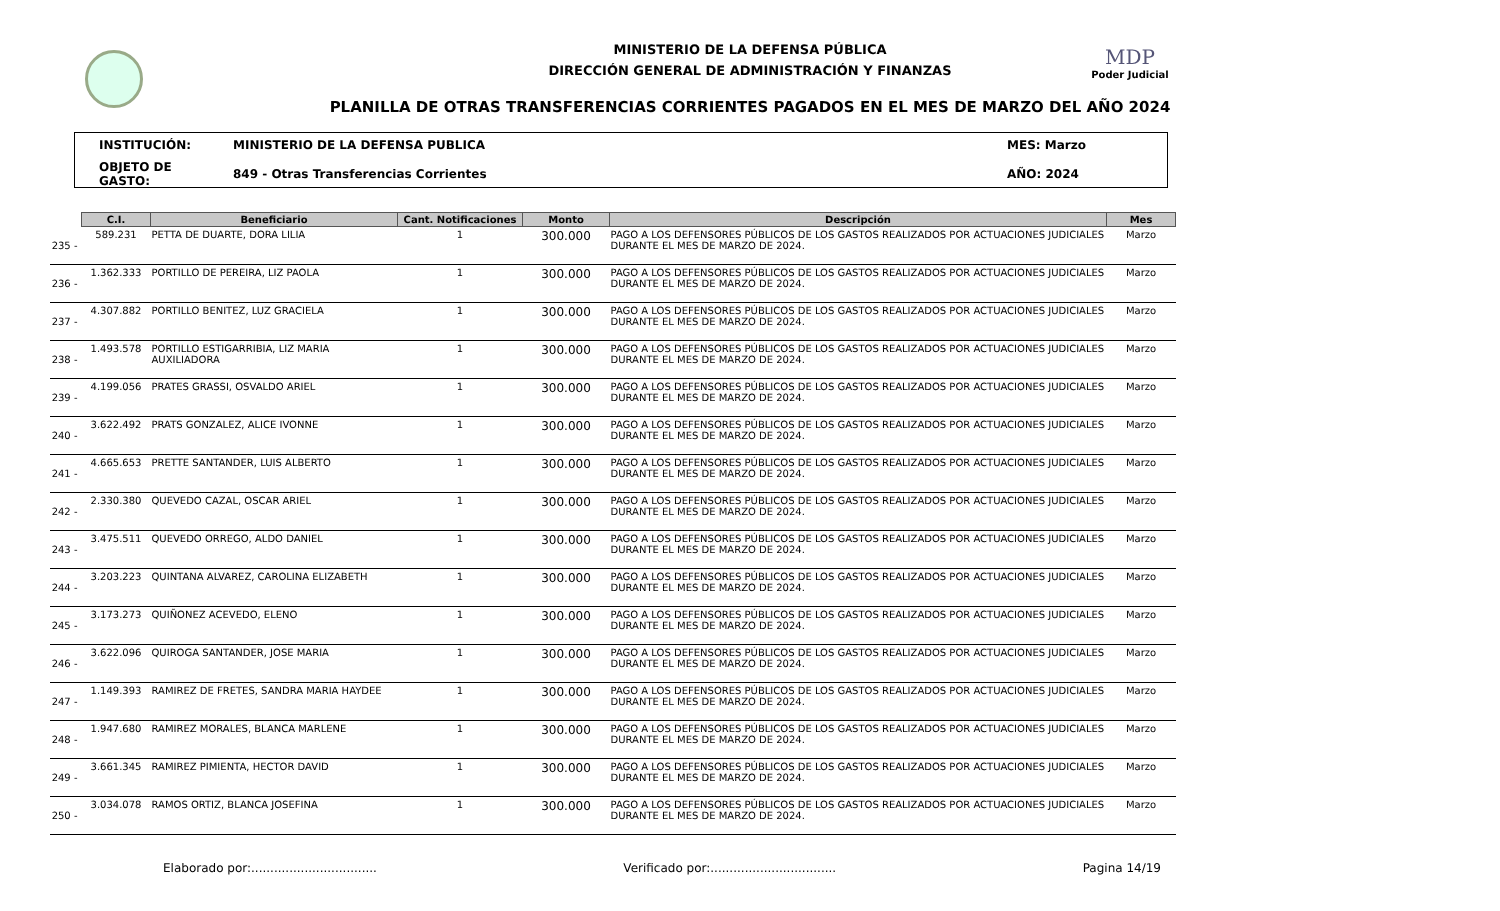MINISTERIO DE LA DEFENSA PÚBLICA
DIRECCIÓN GENERAL DE ADMINISTRACIÓN Y FINANZAS
PLANILLA DE OTRAS TRANSFERENCIAS CORRIENTES PAGADOS EN EL MES DE MARZO DEL AÑO 2024
MDP
Poder Judicial
| INSTITUCIÓN: | MINISTERIO DE LA DEFENSA PUBLICA | MES: Marzo |
| OBJETO DE GASTO: | 849 - Otras Transferencias Corrientes | AÑO: 2024 |
| | C.I. | Beneficiario | Cant. Notificaciones | Monto | Descripción | Mes |
| 235 - | 589.231 | PETTA DE DUARTE, DORA LILIA | 1 | 300.000 | PAGO A LOS DEFENSORES PÚBLICOS DE LOS GASTOS REALIZADOS POR ACTUACIONES JUDICIALES DURANTE EL MES DE MARZO DE 2024. | Marzo |
| 236 - | 1.362.333 | PORTILLO DE PEREIRA, LIZ PAOLA | 1 | 300.000 | PAGO A LOS DEFENSORES PÚBLICOS DE LOS GASTOS REALIZADOS POR ACTUACIONES JUDICIALES DURANTE EL MES DE MARZO DE 2024. | Marzo |
| 237 - | 4.307.882 | PORTILLO BENITEZ, LUZ GRACIELA | 1 | 300.000 | PAGO A LOS DEFENSORES PÚBLICOS DE LOS GASTOS REALIZADOS POR ACTUACIONES JUDICIALES DURANTE EL MES DE MARZO DE 2024. | Marzo |
| 238 - | 1.493.578 | PORTILLO ESTIGARRIBIA, LIZ MARIA AUXILIADORA | 1 | 300.000 | PAGO A LOS DEFENSORES PÚBLICOS DE LOS GASTOS REALIZADOS POR ACTUACIONES JUDICIALES DURANTE EL MES DE MARZO DE 2024. | Marzo |
| 239 - | 4.199.056 | PRATES GRASSI, OSVALDO ARIEL | 1 | 300.000 | PAGO A LOS DEFENSORES PÚBLICOS DE LOS GASTOS REALIZADOS POR ACTUACIONES JUDICIALES DURANTE EL MES DE MARZO DE 2024. | Marzo |
| 240 - | 3.622.492 | PRATS GONZALEZ, ALICE IVONNE | 1 | 300.000 | PAGO A LOS DEFENSORES PÚBLICOS DE LOS GASTOS REALIZADOS POR ACTUACIONES JUDICIALES DURANTE EL MES DE MARZO DE 2024. | Marzo |
| 241 - | 4.665.653 | PRETTE SANTANDER, LUIS ALBERTO | 1 | 300.000 | PAGO A LOS DEFENSORES PÚBLICOS DE LOS GASTOS REALIZADOS POR ACTUACIONES JUDICIALES DURANTE EL MES DE MARZO DE 2024. | Marzo |
| 242 - | 2.330.380 | QUEVEDO CAZAL, OSCAR ARIEL | 1 | 300.000 | PAGO A LOS DEFENSORES PÚBLICOS DE LOS GASTOS REALIZADOS POR ACTUACIONES JUDICIALES DURANTE EL MES DE MARZO DE 2024. | Marzo |
| 243 - | 3.475.511 | QUEVEDO ORREGO, ALDO DANIEL | 1 | 300.000 | PAGO A LOS DEFENSORES PÚBLICOS DE LOS GASTOS REALIZADOS POR ACTUACIONES JUDICIALES DURANTE EL MES DE MARZO DE 2024. | Marzo |
| 244 - | 3.203.223 | QUINTANA ALVAREZ, CAROLINA ELIZABETH | 1 | 300.000 | PAGO A LOS DEFENSORES PÚBLICOS DE LOS GASTOS REALIZADOS POR ACTUACIONES JUDICIALES DURANTE EL MES DE MARZO DE 2024. | Marzo |
| 245 - | 3.173.273 | QUIÑONEZ ACEVEDO, ELENO | 1 | 300.000 | PAGO A LOS DEFENSORES PÚBLICOS DE LOS GASTOS REALIZADOS POR ACTUACIONES JUDICIALES DURANTE EL MES DE MARZO DE 2024. | Marzo |
| 246 - | 3.622.096 | QUIROGA SANTANDER, JOSE MARIA | 1 | 300.000 | PAGO A LOS DEFENSORES PÚBLICOS DE LOS GASTOS REALIZADOS POR ACTUACIONES JUDICIALES DURANTE EL MES DE MARZO DE 2024. | Marzo |
| 247 - | 1.149.393 | RAMIREZ DE FRETES, SANDRA MARIA HAYDEE | 1 | 300.000 | PAGO A LOS DEFENSORES PÚBLICOS DE LOS GASTOS REALIZADOS POR ACTUACIONES JUDICIALES DURANTE EL MES DE MARZO DE 2024. | Marzo |
| 248 - | 1.947.680 | RAMIREZ MORALES, BLANCA MARLENE | 1 | 300.000 | PAGO A LOS DEFENSORES PÚBLICOS DE LOS GASTOS REALIZADOS POR ACTUACIONES JUDICIALES DURANTE EL MES DE MARZO DE 2024. | Marzo |
| 249 - | 3.661.345 | RAMIREZ PIMIENTA, HECTOR DAVID | 1 | 300.000 | PAGO A LOS DEFENSORES PÚBLICOS DE LOS GASTOS REALIZADOS POR ACTUACIONES JUDICIALES DURANTE EL MES DE MARZO DE 2024. | Marzo |
| 250 - | 3.034.078 | RAMOS ORTIZ, BLANCA JOSEFINA | 1 | 300.000 | PAGO A LOS DEFENSORES PÚBLICOS DE LOS GASTOS REALIZADOS POR ACTUACIONES JUDICIALES DURANTE EL MES DE MARZO DE 2024. | Marzo |
Elaborado por:................................. Verificado por:................................. Pagina 14/19